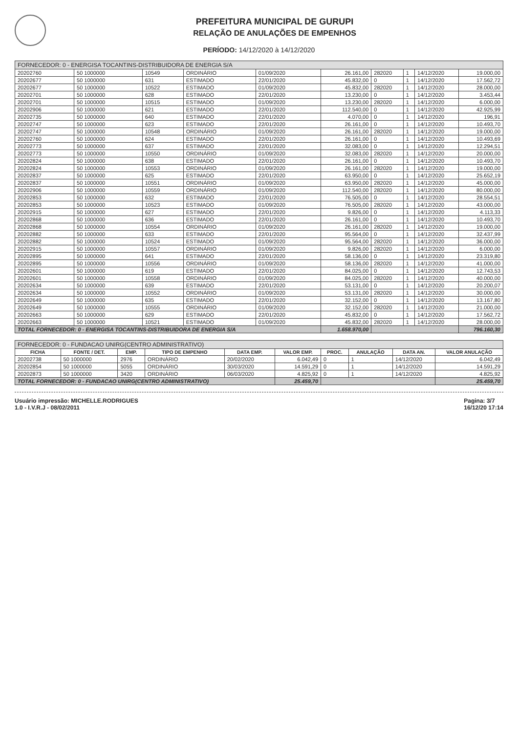PREFEITURA MUNICIPAL DE GURUPI
RELAÇÃO DE ANULAÇÕES DE EMPENHOS
PERÍODO: 14/12/2020 à 14/12/2020
| FORNECEDOR: 0 - ENERGISA TOCANTINS-DISTRIBUIDORA DE ENERGIA S/A | | | | | | | | | |
| --- | --- | --- | --- | --- | --- | --- | --- | --- | --- |
| 20202760 | 50 1000000 | 10549 | ORDINÁRIO | 01/09/2020 | 26.161,00 | 282020 | 1 | 14/12/2020 | 19.000,00 |
| 20202677 | 50 1000000 | 631 | ESTIMADO | 22/01/2020 | 45.832,00 | 0 | 1 | 14/12/2020 | 17.562,72 |
| 20202677 | 50 1000000 | 10522 | ESTIMADO | 01/09/2020 | 45.832,00 | 282020 | 1 | 14/12/2020 | 28.000,00 |
| 20202701 | 50 1000000 | 628 | ESTIMADO | 22/01/2020 | 13.230,00 | 0 | 1 | 14/12/2020 | 3.453,44 |
| 20202701 | 50 1000000 | 10515 | ESTIMADO | 01/09/2020 | 13.230,00 | 282020 | 1 | 14/12/2020 | 6.000,00 |
| 20202906 | 50 1000000 | 621 | ESTIMADO | 22/01/2020 | 112.540,00 | 0 | 1 | 14/12/2020 | 42.925,99 |
| 20202735 | 50 1000000 | 640 | ESTIMADO | 22/01/2020 | 4.070,00 | 0 | 1 | 14/12/2020 | 196,91 |
| 20202747 | 50 1000000 | 623 | ESTIMADO | 22/01/2020 | 26.161,00 | 0 | 1 | 14/12/2020 | 10.493,70 |
| 20202747 | 50 1000000 | 10548 | ORDINÁRIO | 01/09/2020 | 26.161,00 | 282020 | 1 | 14/12/2020 | 19.000,00 |
| 20202760 | 50 1000000 | 624 | ESTIMADO | 22/01/2020 | 26.161,00 | 0 | 1 | 14/12/2020 | 10.493,69 |
| 20202773 | 50 1000000 | 637 | ESTIMADO | 22/01/2020 | 32.083,00 | 0 | 1 | 14/12/2020 | 12.294,51 |
| 20202773 | 50 1000000 | 10550 | ORDINÁRIO | 01/09/2020 | 32.083,00 | 282020 | 1 | 14/12/2020 | 20.000,00 |
| 20202824 | 50 1000000 | 638 | ESTIMADO | 22/01/2020 | 26.161,00 | 0 | 1 | 14/12/2020 | 10.493,70 |
| 20202824 | 50 1000000 | 10553 | ORDINÁRIO | 01/09/2020 | 26.161,00 | 282020 | 1 | 14/12/2020 | 19.000,00 |
| 20202837 | 50 1000000 | 625 | ESTIMADO | 22/01/2020 | 63.950,00 | 0 | 1 | 14/12/2020 | 25.652,19 |
| 20202837 | 50 1000000 | 10551 | ORDINÁRIO | 01/09/2020 | 63.950,00 | 282020 | 1 | 14/12/2020 | 45.000,00 |
| 20202906 | 50 1000000 | 10559 | ORDINÁRIO | 01/09/2020 | 112.540,00 | 282020 | 1 | 14/12/2020 | 80.000,00 |
| 20202853 | 50 1000000 | 632 | ESTIMADO | 22/01/2020 | 76.505,00 | 0 | 1 | 14/12/2020 | 28.554,51 |
| 20202853 | 50 1000000 | 10523 | ESTIMADO | 01/09/2020 | 76.505,00 | 282020 | 1 | 14/12/2020 | 43.000,00 |
| 20202915 | 50 1000000 | 627 | ESTIMADO | 22/01/2020 | 9.826,00 | 0 | 1 | 14/12/2020 | 4.113,33 |
| 20202868 | 50 1000000 | 636 | ESTIMADO | 22/01/2020 | 26.161,00 | 0 | 1 | 14/12/2020 | 10.493,70 |
| 20202868 | 50 1000000 | 10554 | ORDINÁRIO | 01/09/2020 | 26.161,00 | 282020 | 1 | 14/12/2020 | 19.000,00 |
| 20202882 | 50 1000000 | 633 | ESTIMADO | 22/01/2020 | 95.564,00 | 0 | 1 | 14/12/2020 | 32.437,99 |
| 20202882 | 50 1000000 | 10524 | ESTIMADO | 01/09/2020 | 95.564,00 | 282020 | 1 | 14/12/2020 | 36.000,00 |
| 20202915 | 50 1000000 | 10557 | ORDINÁRIO | 01/09/2020 | 9.826,00 | 282020 | 1 | 14/12/2020 | 6.000,00 |
| 20202895 | 50 1000000 | 641 | ESTIMADO | 22/01/2020 | 58.136,00 | 0 | 1 | 14/12/2020 | 23.319,80 |
| 20202895 | 50 1000000 | 10556 | ORDINÁRIO | 01/09/2020 | 58.136,00 | 282020 | 1 | 14/12/2020 | 41.000,00 |
| 20202601 | 50 1000000 | 619 | ESTIMADO | 22/01/2020 | 84.025,00 | 0 | 1 | 14/12/2020 | 12.743,53 |
| 20202601 | 50 1000000 | 10558 | ORDINÁRIO | 01/09/2020 | 84.025,00 | 282020 | 1 | 14/12/2020 | 40.000,00 |
| 20202634 | 50 1000000 | 639 | ESTIMADO | 22/01/2020 | 53.131,00 | 0 | 1 | 14/12/2020 | 20.200,07 |
| 20202634 | 50 1000000 | 10552 | ORDINÁRIO | 01/09/2020 | 53.131,00 | 282020 | 1 | 14/12/2020 | 30.000,00 |
| 20202649 | 50 1000000 | 635 | ESTIMADO | 22/01/2020 | 32.152,00 | 0 | 1 | 14/12/2020 | 13.167,80 |
| 20202649 | 50 1000000 | 10555 | ORDINÁRIO | 01/09/2020 | 32.152,00 | 282020 | 1 | 14/12/2020 | 21.000,00 |
| 20202663 | 50 1000000 | 629 | ESTIMADO | 22/01/2020 | 45.832,00 | 0 | 1 | 14/12/2020 | 17.562,72 |
| 20202663 | 50 1000000 | 10521 | ESTIMADO | 01/09/2020 | 45.832,00 | 282020 | 1 | 14/12/2020 | 28.000,00 |
| TOTAL FORNECEDOR: 0 - ENERGISA TOCANTINS-DISTRIBUIDORA DE ENERGIA S/A | | | | | 1.658.970,00 | | | | 796.160,30 |
| FORNECEDOR: 0 - FUNDACAO UNIRG(CENTRO ADMINISTRATIVO) | | | | | | | | | |
| --- | --- | --- | --- | --- | --- | --- | --- | --- | --- |
| FICHA | FONTE / DET. | EMP. | TIPO DE EMPENHO | DATA EMP. | VALOR EMP. | PROC. | ANULAÇÃO | DATA AN. | VALOR ANULAÇÃO |
| 20202738 | 50 1000000 | 2976 | ORDINÁRIO | 20/02/2020 | 6.042,49 | 0 | 1 | 14/12/2020 | 6.042,49 |
| 20202854 | 50 1000000 | 5055 | ORDINÁRIO | 30/03/2020 | 14.591,29 | 0 | 1 | 14/12/2020 | 14.591,29 |
| 20202873 | 50 1000000 | 3420 | ORDINÁRIO | 06/03/2020 | 4.825,92 | 0 | 1 | 14/12/2020 | 4.825,92 |
| TOTAL FORNECEDOR: 0 - FUNDACAO UNIRG(CENTRO ADMINISTRATIVO) | | | | | 25.459,70 | | | | 25.459,70 |
Usuário impressão: MICHELLE.RODRIGUES
1.0 - I.V.R.J - 08/02/2011
Pagina: 3/7
16/12/20 17:14